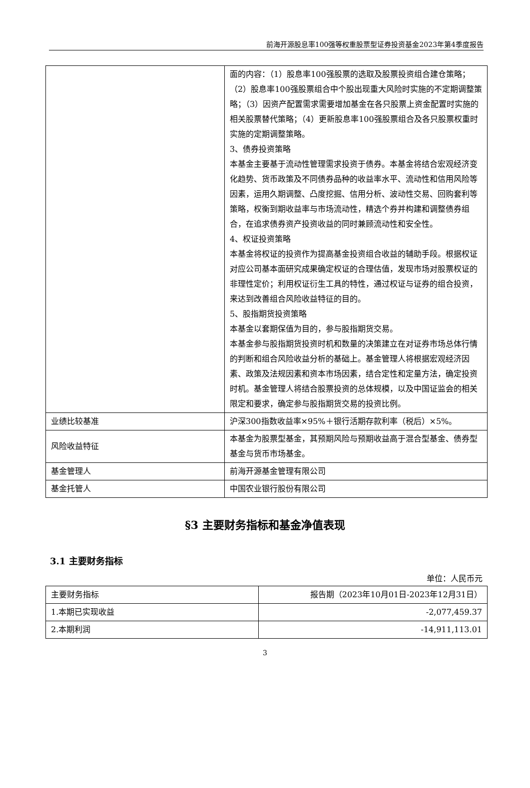前海开源股息率100强等权重股票型证券投资基金2023年第4季度报告
| | 面的内容：（1）股息率100强股票的选取及股票投资组合建仓策略；（2）股息率100强股票组合中个股出现重大风险时实施的不定期调整策略；（3）因资产配置需求需要增加基金在各只股票上资金配置时实施的相关股票替代策略；（4）更新股息率100强股票组合及各只股票权重时实施的定期调整策略。 3、债券投资策略 本基金主要基于流动性管理需求投资于债券。本基金将结合宏观经济变化趋势、货币政策及不同债券品种的收益率水平、流动性和信用风险等因素，运用久期调整、凸度挖掘、信用分析、波动性交易、回购套利等策略，权衡到期收益率与市场流动性，精选个券并构建和调整债券组合，在追求债券资产投资收益的同时兼顾流动性和安全性。 4、权证投资策略 本基金将权证的投资作为提高基金投资组合收益的辅助手段。根据权证对应公司基本面研究成果确定权证的合理估值，发现市场对股票权证的非理性定价；利用权证衍生工具的特性，通过权证与证券的组合投资，来达到改善组合风险收益特征的目的。 5、股指期货投资策略 本基金以套期保值为目的，参与股指期货交易。 本基金参与股指期货投资时机和数量的决策建立在对证券市场总体行情的判断和组合风险收益分析的基础上。基金管理人将根据宏观经济因素、政策及法规因素和资本市场因素，结合定性和定量方法，确定投资时机。基金管理人将结合股票投资的总体规模，以及中国证监会的相关限定和要求，确定参与股指期货交易的投资比例。 |
| 业绩比较基准 | 沪深300指数收益率×95%＋银行活期存款利率（税后）×5%。 |
| 风险收益特征 | 本基金为股票型基金，其预期风险与预期收益高于混合型基金、债券型基金与货币市场基金。 |
| 基金管理人 | 前海开源基金管理有限公司 |
| 基金托管人 | 中国农业银行股份有限公司 |
§3 主要财务指标和基金净值表现
3.1 主要财务指标
单位：人民币元
| 主要财务指标 | 报告期（2023年10月01日-2023年12月31日） |
| 1.本期已实现收益 | -2,077,459.37 |
| 2.本期利润 | -14,911,113.01 |
3